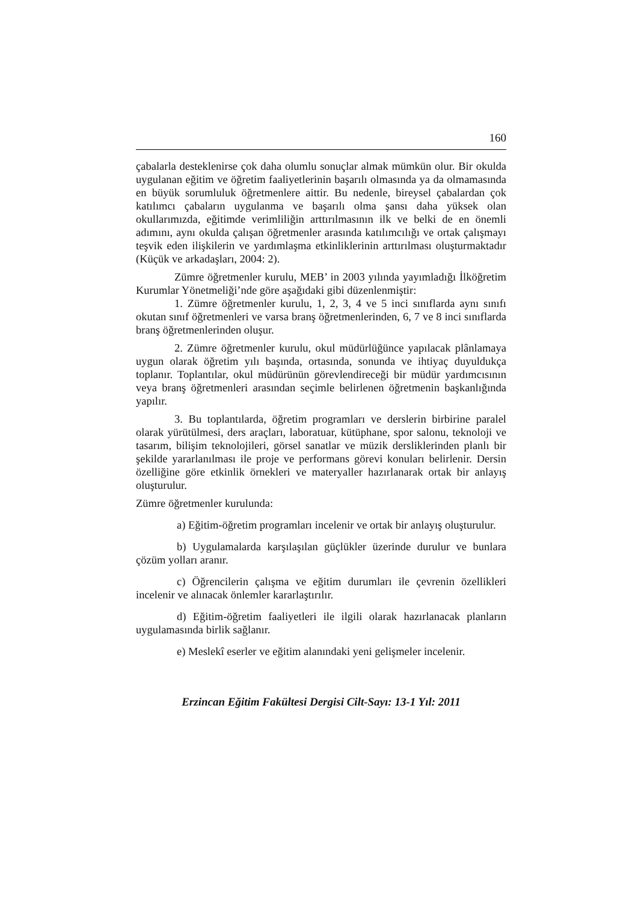160
çabalarla desteklenirse çok daha olumlu sonuçlar almak mümkün olur. Bir okulda uygulanan eğitim ve öğretim faaliyetlerinin başarılı olmasında ya da olmamasında en büyük sorumluluk öğretmenlere aittir. Bu nedenle, bireysel çabalardan çok katılımcı çabaların uygulanma ve başarılı olma şansı daha yüksek olan okullarımızda, eğitimde verimliliğin arttırılmasının ilk ve belki de en önemli adımını, aynı okulda çalışan öğretmenler arasında katılımcılığı ve ortak çalışmayı teşvik eden ilişkilerin ve yardımlaşma etkinliklerinin arttırılması oluşturmaktadır (Küçük ve arkadaşları, 2004: 2).
Zümre öğretmenler kurulu, MEB’ in 2003 yılında yayımladığı İlköğretim Kurumlar Yönetmeliği’nde göre aşağıdaki gibi düzenlenmiştir:
1. Zümre öğretmenler kurulu, 1, 2, 3, 4 ve 5 inci sınıflarda aynı sınıfı okutan sınıf öğretmenleri ve varsa branş öğretmenlerinden, 6, 7 ve 8 inci sınıflarda branş öğretmenlerinden oluşur.
2. Zümre öğretmenler kurulu, okul müdürlüğünce yapılacak plânlamaya uygun olarak öğretim yılı başında, ortasında, sonunda ve ihtiyaç duyuldukça toplanır. Toplantılar, okul müdürünün görevlendireceği bir müdür yardımcısının veya branş öğretmenleri arasından seçimle belirlenen öğretmenin başkanlığında yapılır.
3. Bu toplantılarda, öğretim programları ve derslerin birbirine paralel olarak yürütülmesi, ders araçları, laboratuar, kütüphane, spor salonu, teknoloji ve tasarım, bilişim teknolojileri, görsel sanatlar ve müzik dersliklerinden planlı bir şekilde yararlanılması ile proje ve performans görevi konuları belirlenir. Dersin özelliğine göre etkinlik örnekleri ve materyaller hazırlanarak ortak bir anlayış oluşturulur.
Zümre öğretmenler kurulunda:
a) Eğitim-öğretim programları incelenir ve ortak bir anlayış oluşturulur.
b) Uygulamalarda karşılaşılan güçlükler üzerinde durulur ve bunlara çözüm yolları aranır.
c) Öğrencilerin çalışma ve eğitim durumları ile çevrenin özellikleri incelenir ve alınacak önlemler kararlaştırılır.
d) Eğitim-öğretim faaliyetleri ile ilgili olarak hazırlanacak planların uygulamasında birlik sağlanır.
e) Meslekî eserler ve eğitim alanındaki yeni gelişmeler incelenir.
Erzincan Eğitim Fakültesi Dergisi Cilt-Sayı: 13-1 Yıl: 2011